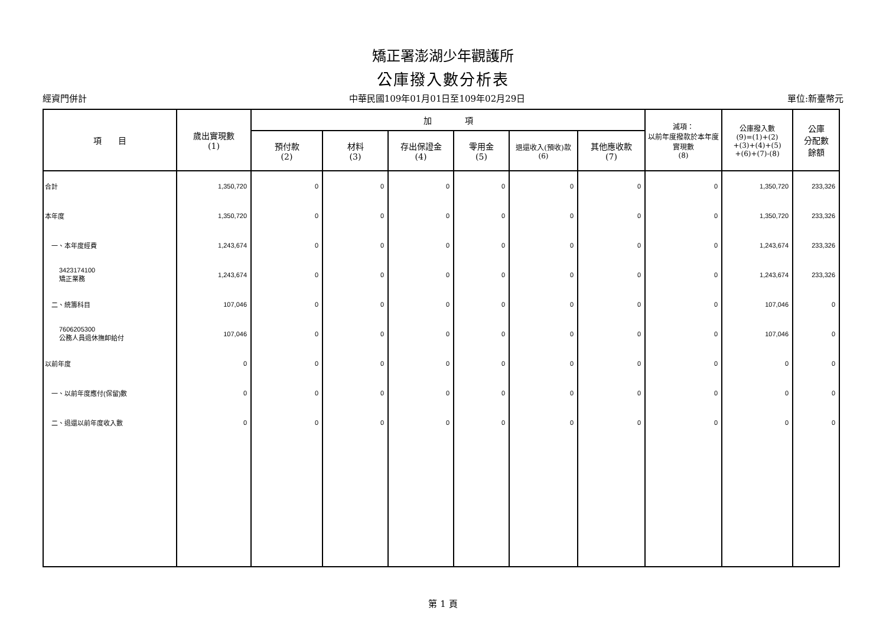矯正署澎湖少年觀護所
公庫撥入數分析表
經資門併計 中華民國109年01月01日至109年02月29日 單位:新臺幣元
| 項 目 | 歲出實現數 (1) | 加 項 | | | | | | 減項： 以前年度撥款於本年度實現數 (8) | 公庫撥入數 (9)=(1)+(2) +(3)+(4)+(5) +(6)+(7)-(8) | 公庫 分配數 餘額 |
| --- | --- | --- | --- | --- | --- | --- | --- | --- | --- | --- |
| | | 預付款 (2) | 材料 (3) | 存出保證金 (4) | 零用金 (5) | 退還收入(預收)款 (6) | 其他應收款 (7) | | | |
| 合計 | 1,350,720 | 0 | 0 | 0 | 0 | 0 | 0 | 0 | 1,350,720 | 233,326 |
| 本年度 | 1,350,720 | 0 | 0 | 0 | 0 | 0 | 0 | 0 | 1,350,720 | 233,326 |
| 一、本年度經費 | 1,243,674 | 0 | 0 | 0 | 0 | 0 | 0 | 0 | 1,243,674 | 233,326 |
| 3423174100 矯正業務 | 1,243,674 | 0 | 0 | 0 | 0 | 0 | 0 | 0 | 1,243,674 | 233,326 |
| 二、統籌科目 | 107,046 | 0 | 0 | 0 | 0 | 0 | 0 | 0 | 107,046 | 0 |
| 7606205300 公務人員退休撫卹給付 | 107,046 | 0 | 0 | 0 | 0 | 0 | 0 | 0 | 107,046 | 0 |
| 以前年度 | 0 | 0 | 0 | 0 | 0 | 0 | 0 | 0 | 0 | 0 |
| 一、以前年度應付(保留)數 | 0 | 0 | 0 | 0 | 0 | 0 | 0 | 0 | 0 | 0 |
| 二、退還以前年度收入數 | 0 | 0 | 0 | 0 | 0 | 0 | 0 | 0 | 0 | 0 |
第 1 頁